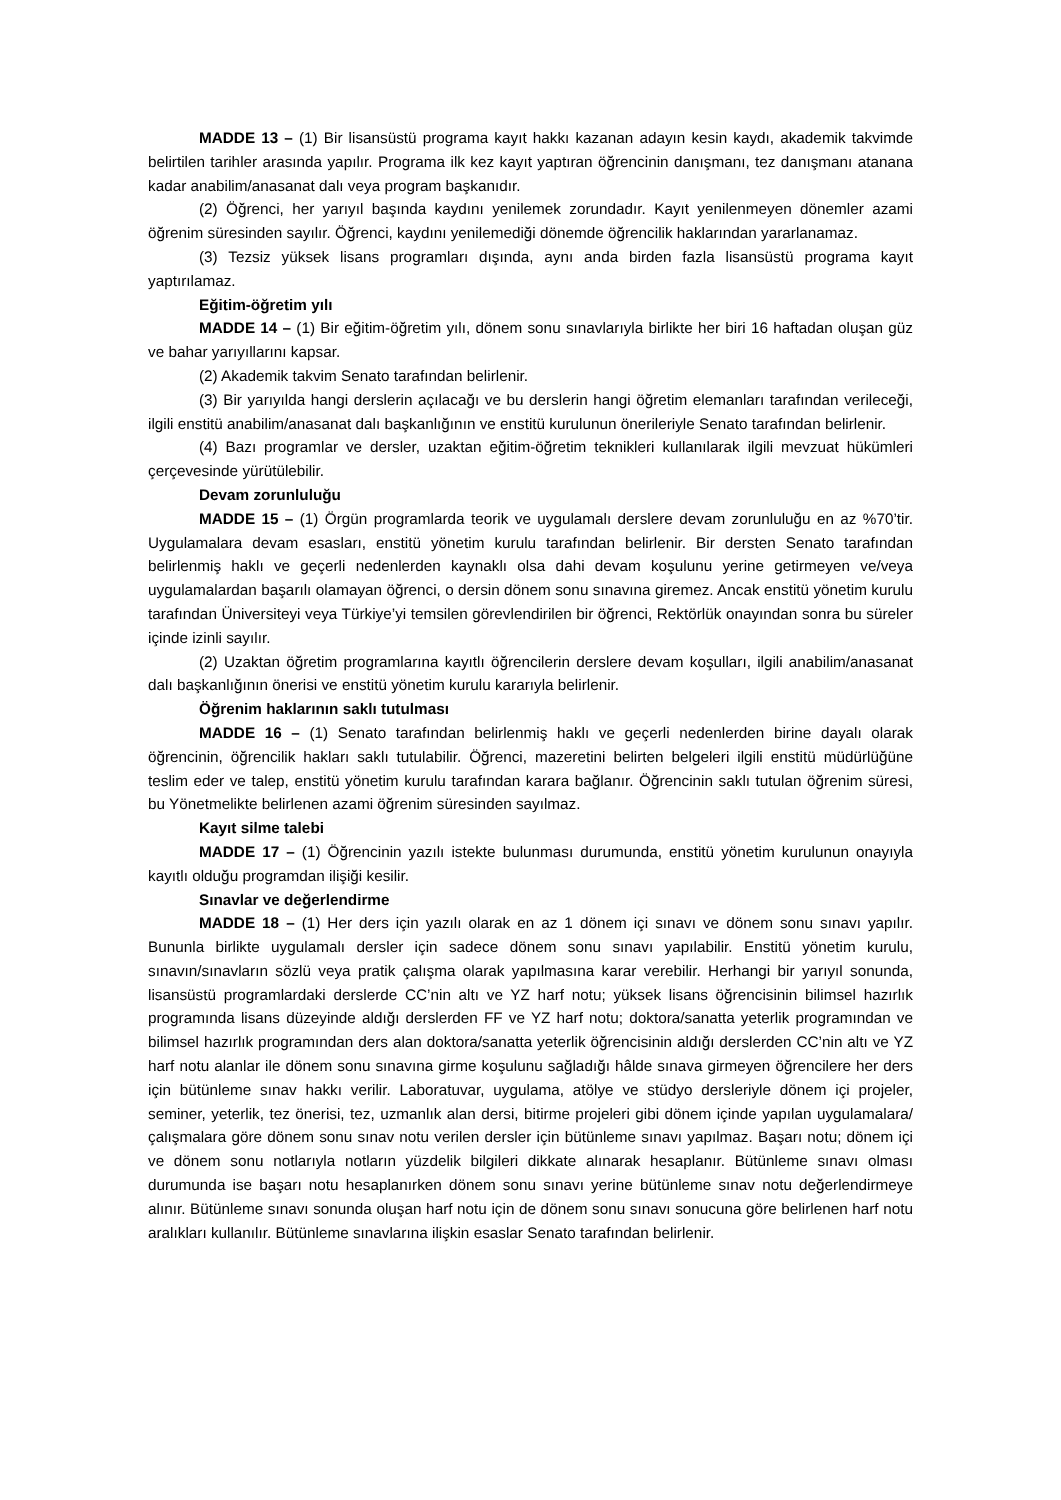MADDE 13 – (1) Bir lisansüstü programa kayıt hakkı kazanan adayın kesin kaydı, akademik takvimde belirtilen tarihler arasında yapılır. Programa ilk kez kayıt yaptıran öğrencinin danışmanı, tez danışmanı atanana kadar anabilim/anasanat dalı veya program başkanıdır.
(2) Öğrenci, her yarıyıl başında kaydını yenilemek zorundadır. Kayıt yenilenmeyen dönemler azami öğrenim süresinden sayılır. Öğrenci, kaydını yenilemediği dönemde öğrencilik haklarından yararlanamaz.
(3) Tezsiz yüksek lisans programları dışında, aynı anda birden fazla lisansüstü programa kayıt yaptırılamaz.
Eğitim-öğretim yılı
MADDE 14 – (1) Bir eğitim-öğretim yılı, dönem sonu sınavlarıyla birlikte her biri 16 haftadan oluşan güz ve bahar yarıyıllarını kapsar.
(2) Akademik takvim Senato tarafından belirlenir.
(3) Bir yarıyılda hangi derslerin açılacağı ve bu derslerin hangi öğretim elemanları tarafından verileceği, ilgili enstitü anabilim/anasanat dalı başkanlığının ve enstitü kurulunun önerileriyle Senato tarafından belirlenir.
(4) Bazı programlar ve dersler, uzaktan eğitim-öğretim teknikleri kullanılarak ilgili mevzuat hükümleri çerçevesinde yürütülebilir.
Devam zorunluluğu
MADDE 15 – (1) Örgün programlarda teorik ve uygulamalı derslere devam zorunluluğu en az %70’tir. Uygulamalara devam esasları, enstitü yönetim kurulu tarafından belirlenir. Bir dersten Senato tarafından belirlenmiş haklı ve geçerli nedenlerden kaynaklı olsa dahi devam koşulunu yerine getirmeyen ve/veya uygulamalardan başarılı olamayan öğrenci, o dersin dönem sonu sınavına giremez. Ancak enstitü yönetim kurulu tarafından Üniversiteyi veya Türkiye’yi temsilen görevlendirilen bir öğrenci, Rektörlük onayından sonra bu süreler içinde izinli sayılır.
(2) Uzaktan öğretim programlarına kayıtlı öğrencilerin derslere devam koşulları, ilgili anabilim/anasanat dalı başkanlığının önerisi ve enstitü yönetim kurulu kararıyla belirlenir.
Öğrenim haklarının saklı tutulması
MADDE 16 – (1) Senato tarafından belirlenmiş haklı ve geçerli nedenlerden birine dayalı olarak öğrencinin, öğrencilik hakları saklı tutulabilir. Öğrenci, mazeretini belirten belgeleri ilgili enstitü müdürlüğüne teslim eder ve talep, enstitü yönetim kurulu tarafından karara bağlanır. Öğrencinin saklı tutulan öğrenim süresi, bu Yönetmelikte belirlenen azami öğrenim süresinden sayılmaz.
Kayıt silme talebi
MADDE 17 – (1) Öğrencinin yazılı istekte bulunması durumunda, enstitü yönetim kurulunun onayıyla kayıtlı olduğu programdan ilişiği kesilir.
Sınavlar ve değerlendirme
MADDE 18 – (1) Her ders için yazılı olarak en az 1 dönem içi sınavı ve dönem sonu sınavı yapılır. Bununla birlikte uygulamalı dersler için sadece dönem sonu sınavı yapılabilir. Enstitü yönetim kurulu, sınavın/sınavların sözlü veya pratik çalışma olarak yapılmasına karar verebilir. Herhangi bir yarıyıl sonunda, lisansüstü programlardaki derslerde CC’nin altı ve YZ harf notu; yüksek lisans öğrencisinin bilimsel hazırlık programında lisans düzeyinde aldığı derslerden FF ve YZ harf notu; doktora/sanatta yeterlik programından ve bilimsel hazırlık programından ders alan doktora/sanatta yeterlik öğrencisinin aldığı derslerden CC’nin altı ve YZ harf notu alanlar ile dönem sonu sınavına girme koşulunu sağladığı hâlde sınava girmeyen öğrencilere her ders için bütünleme sınav hakkı verilir. Laboratuvar, uygulama, atölye ve stüdyo dersleriyle dönem içi projeler, seminer, yeterlik, tez önerisi, tez, uzmanlık alan dersi, bitirme projeleri gibi dönem içinde yapılan uygulamalara/çalışmalara göre dönem sonu sınav notu verilen dersler için bütünleme sınavı yapılmaz. Başarı notu; dönem içi ve dönem sonu notlarıyla notların yüzdelik bilgileri dikkate alınarak hesaplanır. Bütünleme sınavı olması durumunda ise başarı notu hesaplanırken dönem sonu sınavı yerine bütünleme sınav notu değerlendirmeye alınır. Bütünleme sınavı sonunda oluşan harf notu için de dönem sonu sınavı sonucuna göre belirlenen harf notu aralıkları kullanılır. Bütünleme sınavlarına ilişkin esaslar Senato tarafından belirlenir.